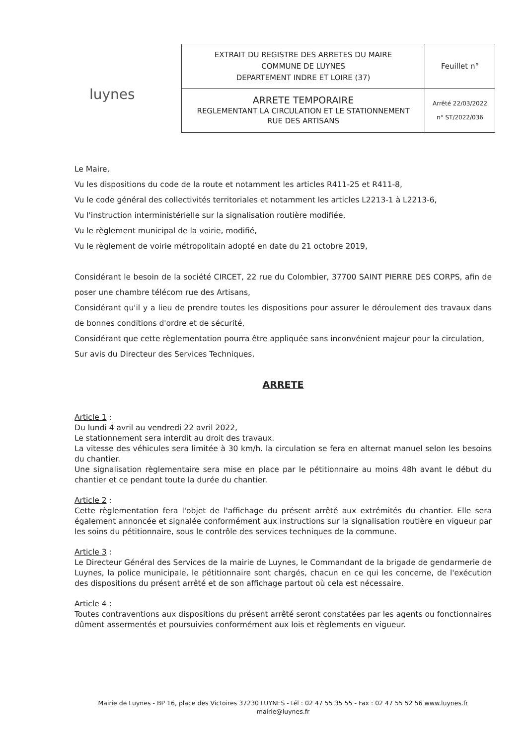luynes
| EXTRAIT DU REGISTRE DES ARRETES DU MAIRE COMMUNE DE LUYNES DEPARTEMENT INDRE ET LOIRE (37) | Feuillet n° |
| ARRETE TEMPORAIRE REGLEMENTANT LA CIRCULATION ET LE STATIONNEMENT RUE DES ARTISANS | Arrêté 22/03/2022 n° ST/2022/036 |
Le Maire,
Vu les dispositions du code de la route et notamment les articles R411-25 et R411-8,
Vu le code général des collectivités territoriales et notamment les articles L2213-1 à L2213-6,
Vu l'instruction interministérielle sur la signalisation routière modifiée,
Vu le règlement municipal de la voirie, modifié,
Vu le règlement de voirie métropolitain adopté en date du 21 octobre 2019,
Considérant le besoin de la société CIRCET, 22 rue du Colombier, 37700 SAINT PIERRE DES CORPS, afin de poser une chambre télécom rue des Artisans,
Considérant qu'il y a lieu de prendre toutes les dispositions pour assurer le déroulement des travaux dans de bonnes conditions d'ordre et de sécurité,
Considérant que cette règlementation pourra être appliquée sans inconvénient majeur pour la circulation,
Sur avis du Directeur des Services Techniques,
ARRETE
Article 1 :
Du lundi 4 avril au vendredi 22 avril 2022,
Le stationnement sera interdit au droit des travaux.
La vitesse des véhicules sera limitée à 30 km/h. la circulation se fera en alternat manuel selon les besoins du chantier.
Une signalisation règlementaire sera mise en place par le pétitionnaire au moins 48h avant le début du chantier et ce pendant toute la durée du chantier.
Article 2 :
Cette règlementation fera l'objet de l'affichage du présent arrêté aux extrémités du chantier. Elle sera également annoncée et signalée conformément aux instructions sur la signalisation routière en vigueur par les soins du pétitionnaire, sous le contrôle des services techniques de la commune.
Article 3 :
Le Directeur Général des Services de la mairie de Luynes, le Commandant de la brigade de gendarmerie de Luynes, la police municipale, le pétitionnaire sont chargés, chacun en ce qui les concerne, de l'exécution des dispositions du présent arrêté et de son affichage partout où cela est nécessaire.
Article 4 :
Toutes contraventions aux dispositions du présent arrêté seront constatées par les agents ou fonctionnaires dûment assermentés et poursuivies conformément aux lois et règlements en vigueur.
Mairie de Luynes - BP 16, place des Victoires 37230 LUYNES - tél : 02 47 55 35 55 - Fax : 02 47 55 52 56 www.luynes.fr
mairie@luynes.fr